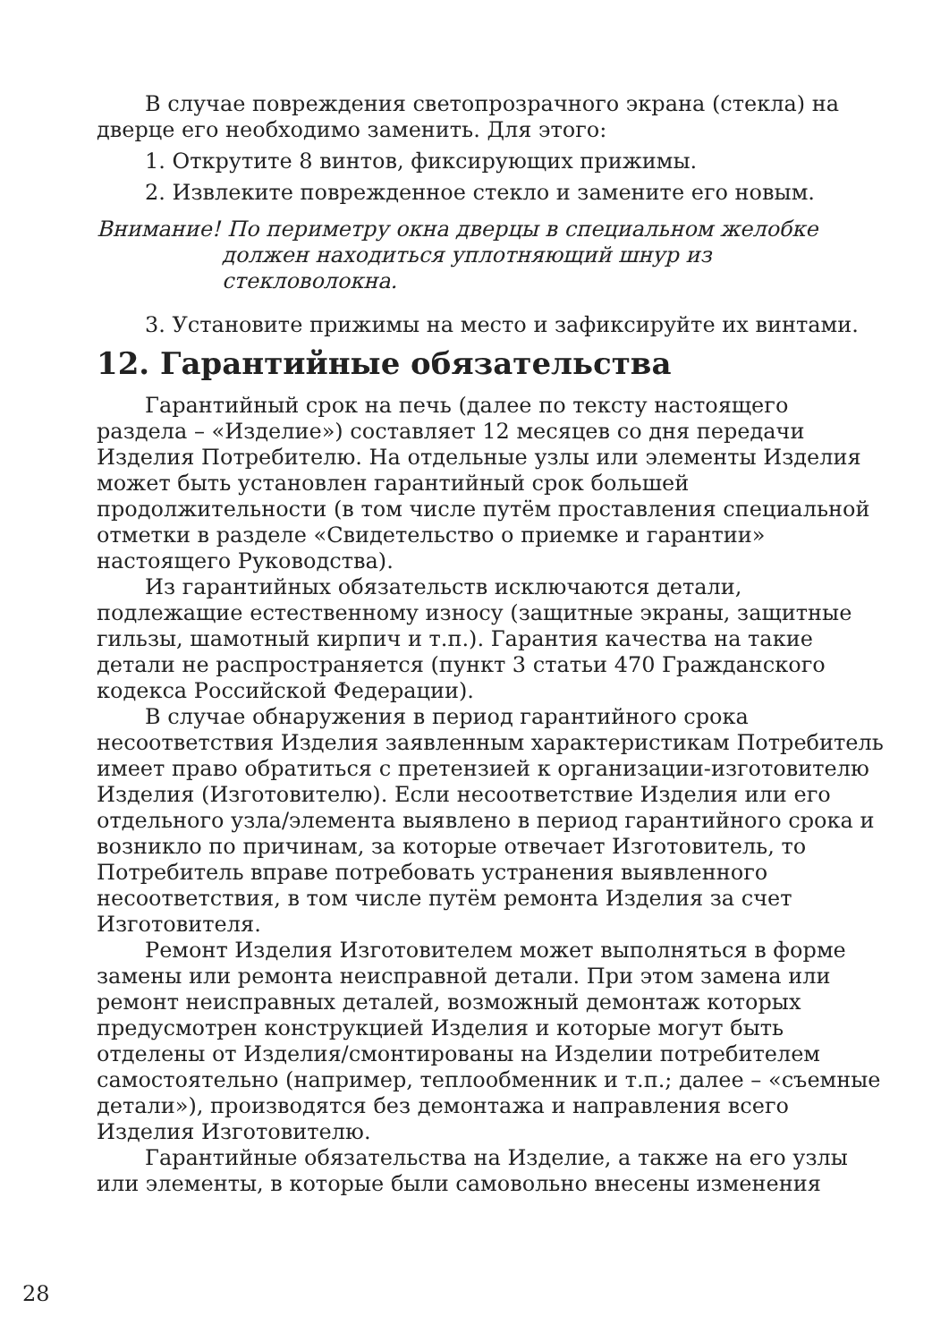В случае повреждения светопрозрачного экрана (стекла) на дверце его необходимо заменить. Для этого:
1. Открутите 8 винтов, фиксирующих прижимы.
2. Извлеките поврежденное стекло и замените его новым.
Внимание! По периметру окна дверцы в специальном желобке должен находиться уплотняющий шнур из стекловолокна.
3. Установите прижимы на место и зафиксируйте их винтами.
12. Гарантийные обязательства
Гарантийный срок на печь (далее по тексту настоящего раздела – «Изделие») составляет 12 месяцев со дня передачи Изделия Потребителю. На отдельные узлы или элементы Изделия может быть установлен гарантийный срок большей продолжительности (в том числе путём проставления специальной отметки в разделе «Свидетельство о приемке и гарантии» настоящего Руководства).
Из гарантийных обязательств исключаются детали, подлежащие естественному износу (защитные экраны, защитные гильзы, шамотный кирпич и т.п.). Гарантия качества на такие детали не распространяется (пункт 3 статьи 470 Гражданского кодекса Российской Федерации).
В случае обнаружения в период гарантийного срока несоответствия Изделия заявленным характеристикам Потребитель имеет право обратиться с претензией к организации-изготовителю Изделия (Изготовителю). Если несоответствие Изделия или его отдельного узла/элемента выявлено в период гарантийного срока и возникло по причинам, за которые отвечает Изготовитель, то Потребитель вправе потребовать устранения выявленного несоответствия, в том числе путём ремонта Изделия за счет Изготовителя.
Ремонт Изделия Изготовителем может выполняться в форме замены или ремонта неисправной детали. При этом замена или ремонт неисправных деталей, возможный демонтаж которых предусмотрен конструкцией Изделия и которые могут быть отделены от Изделия/смонтированы на Изделии потребителем самостоятельно (например, теплообменник и т.п.; далее – «съемные детали»), производятся без демонтажа и направления всего Изделия Изготовителю.
Гарантийные обязательства на Изделие, а также на его узлы или элементы, в которые были самовольно внесены изменения
28